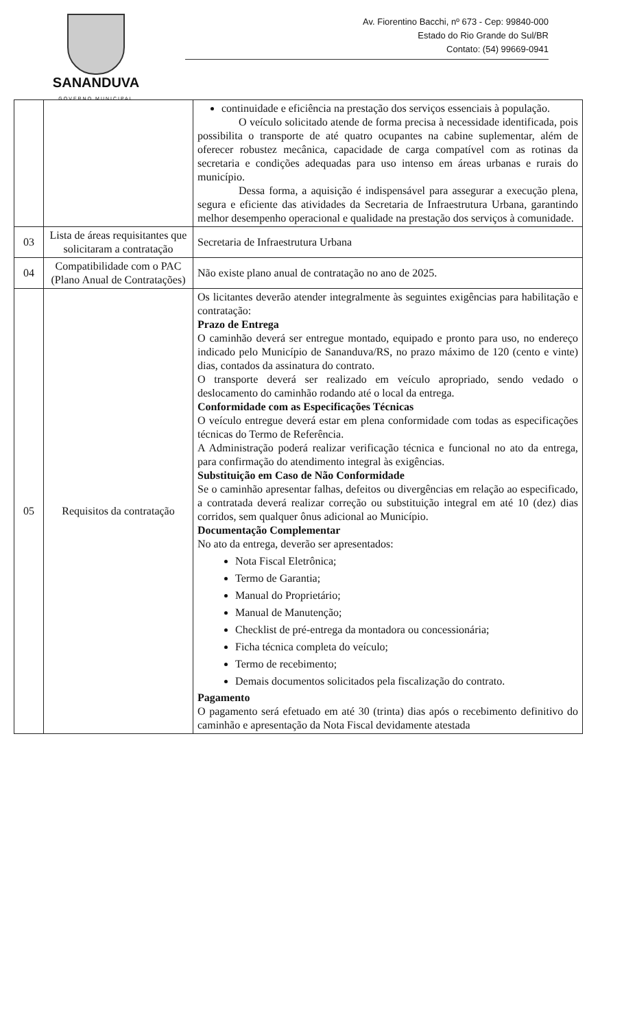SANANDUVA
GOVERNO MUNICIPAL
Av. Fiorentino Bacchi, nº 673 - Cep: 99840-000
Estado do Rio Grande do Sul/BR
Contato: (54) 99669-0941
| | | continuidade e eficiência na prestação dos serviços essenciais à população. O veículo solicitado atende de forma precisa à necessidade identificada, pois possibilita o transporte de até quatro ocupantes na cabine suplementar, além de oferecer robustez mecânica, capacidade de carga compatível com as rotinas da secretaria e condições adequadas para uso intenso em áreas urbanas e rurais do município. Dessa forma, a aquisição é indispensável para assegurar a execução plena, segura e eficiente das atividades da Secretaria de Infraestrutura Urbana, garantindo melhor desempenho operacional e qualidade na prestação dos serviços à comunidade. |
| 03 | Lista de áreas requisitantes que solicitaram a contratação | Secretaria de Infraestrutura Urbana |
| 04 | Compatibilidade com o PAC (Plano Anual de Contratações) | Não existe plano anual de contratação no ano de 2025. |
| 05 | Requisitos da contratação | Os licitantes deverão atender integralmente às seguintes exigências para habilitação e contratação: Prazo de Entrega O caminhão deverá ser entregue montado, equipado e pronto para uso, no endereço indicado pelo Município de Sananduva/RS, no prazo máximo de 120 (cento e vinte) dias, contados da assinatura do contrato. O transporte deverá ser realizado em veículo apropriado, sendo vedado o deslocamento do caminhão rodando até o local da entrega. Conformidade com as Especificações Técnicas O veículo entregue deverá estar em plena conformidade com todas as especificações técnicas do Termo de Referência. A Administração poderá realizar verificação técnica e funcional no ato da entrega, para confirmação do atendimento integral às exigências. Substituição em Caso de Não Conformidade Se o caminhão apresentar falhas, defeitos ou divergências em relação ao especificado, a contratada deverá realizar correção ou substituição integral em até 10 (dez) dias corridos, sem qualquer ônus adicional ao Município. Documentação Complementar No ato da entrega, deverão ser apresentados: Nota Fiscal Eletrônica; Termo de Garantia; Manual do Proprietário; Manual de Manutenção; Checklist de pré-entrega da montadora ou concessionária; Ficha técnica completa do veículo; Termo de recebimento; Demais documentos solicitados pela fiscalização do contrato. Pagamento O pagamento será efetuado em até 30 (trinta) dias após o recebimento definitivo do caminhão e apresentação da Nota Fiscal devidamente atestada |